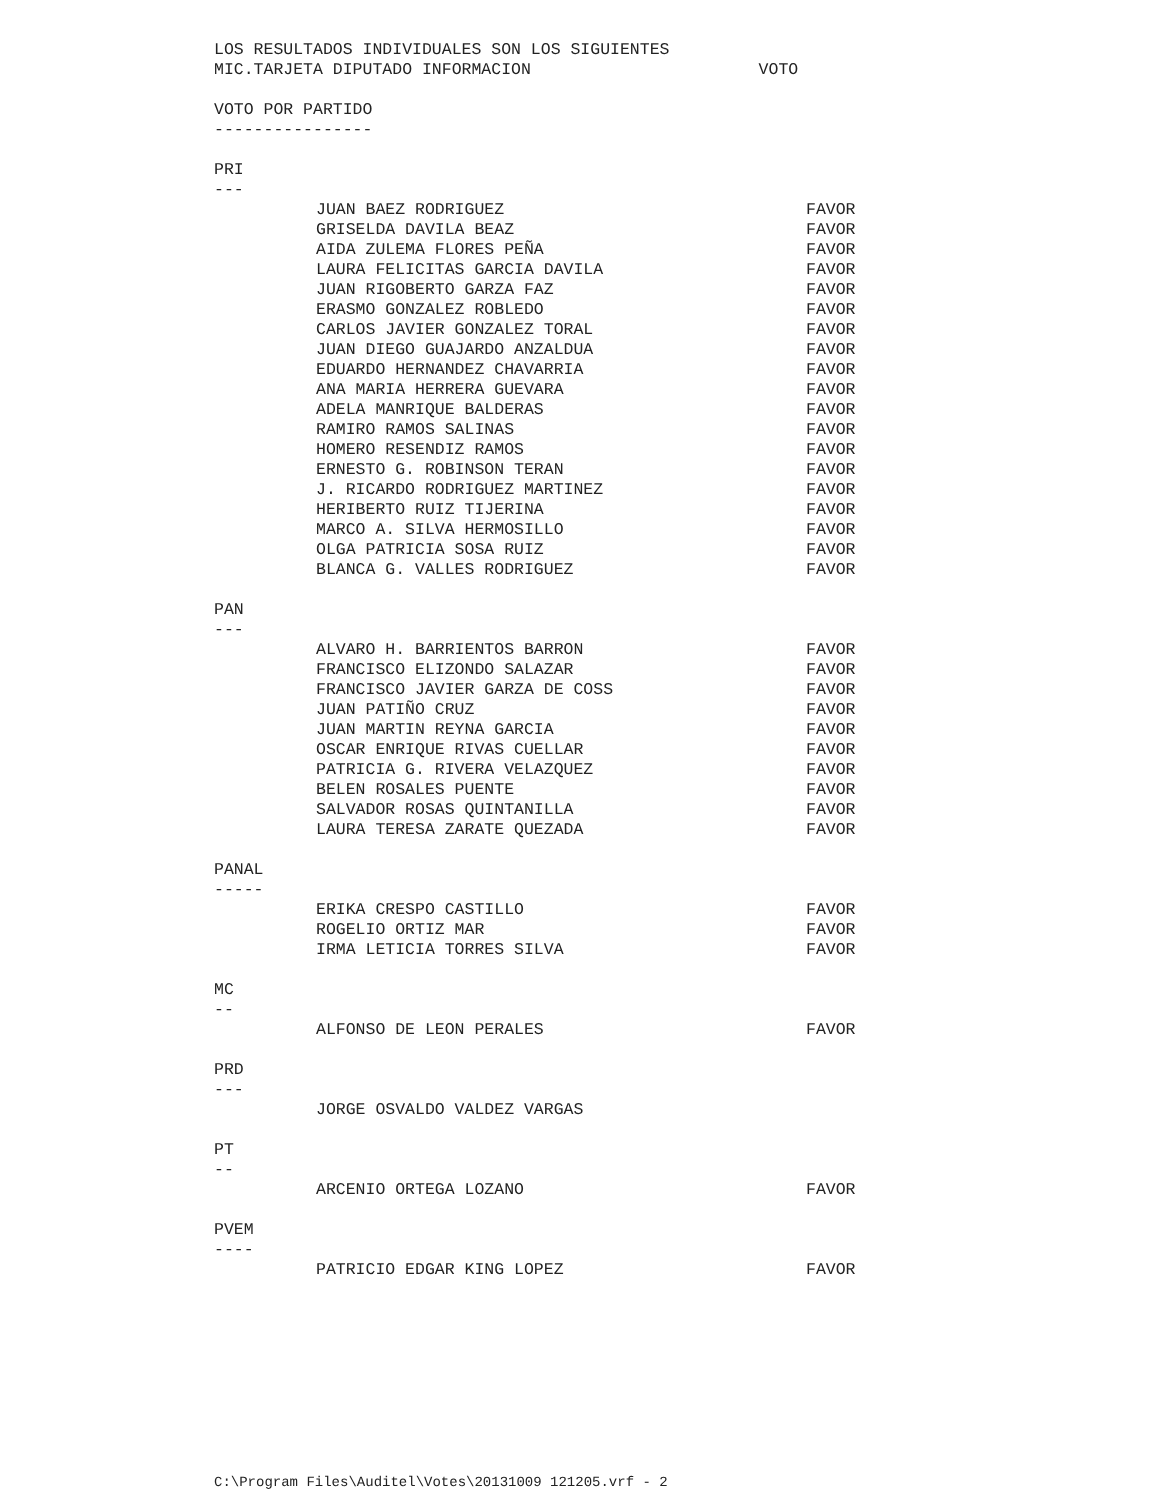LOS RESULTADOS INDIVIDUALES SON LOS SIGUIENTES
MIC.TARJETA DIPUTADO INFORMACION VOTO
VOTO POR PARTIDO
----------------
PRI
---
| JUAN BAEZ RODRIGUEZ | FAVOR |
| GRISELDA DAVILA BEAZ | FAVOR |
| AIDA ZULEMA FLORES PEÑA | FAVOR |
| LAURA FELICITAS GARCIA DAVILA | FAVOR |
| JUAN RIGOBERTO GARZA FAZ | FAVOR |
| ERASMO GONZALEZ ROBLEDO | FAVOR |
| CARLOS JAVIER GONZALEZ TORAL | FAVOR |
| JUAN DIEGO GUAJARDO ANZALDUA | FAVOR |
| EDUARDO HERNANDEZ CHAVARRIA | FAVOR |
| ANA MARIA HERRERA GUEVARA | FAVOR |
| ADELA MANRIQUE BALDERAS | FAVOR |
| RAMIRO RAMOS SALINAS | FAVOR |
| HOMERO RESENDIZ RAMOS | FAVOR |
| ERNESTO G. ROBINSON TERAN | FAVOR |
| J. RICARDO RODRIGUEZ MARTINEZ | FAVOR |
| HERIBERTO RUIZ TIJERINA | FAVOR |
| MARCO A. SILVA HERMOSILLO | FAVOR |
| OLGA PATRICIA SOSA RUIZ | FAVOR |
| BLANCA G. VALLES RODRIGUEZ | FAVOR |
PAN
---
| ALVARO H. BARRIENTOS BARRON | FAVOR |
| FRANCISCO ELIZONDO SALAZAR | FAVOR |
| FRANCISCO JAVIER GARZA DE COSS | FAVOR |
| JUAN PATIÑO CRUZ | FAVOR |
| JUAN MARTIN REYNA GARCIA | FAVOR |
| OSCAR ENRIQUE RIVAS CUELLAR | FAVOR |
| PATRICIA G. RIVERA VELAZQUEZ | FAVOR |
| BELEN ROSALES PUENTE | FAVOR |
| SALVADOR ROSAS QUINTANILLA | FAVOR |
| LAURA TERESA ZARATE QUEZADA | FAVOR |
PANAL
-----
| ERIKA CRESPO CASTILLO | FAVOR |
| ROGELIO ORTIZ MAR | FAVOR |
| IRMA LETICIA TORRES SILVA | FAVOR |
MC
--
| ALFONSO DE LEON PERALES | FAVOR |
PRD
---
| JORGE OSVALDO VALDEZ VARGAS | |
PT
--
| ARCENIO ORTEGA LOZANO | FAVOR |
PVEM
----
| PATRICIO EDGAR KING LOPEZ | FAVOR |
C:\Program Files\Auditel\Votes\20131009 121205.vrf - 2